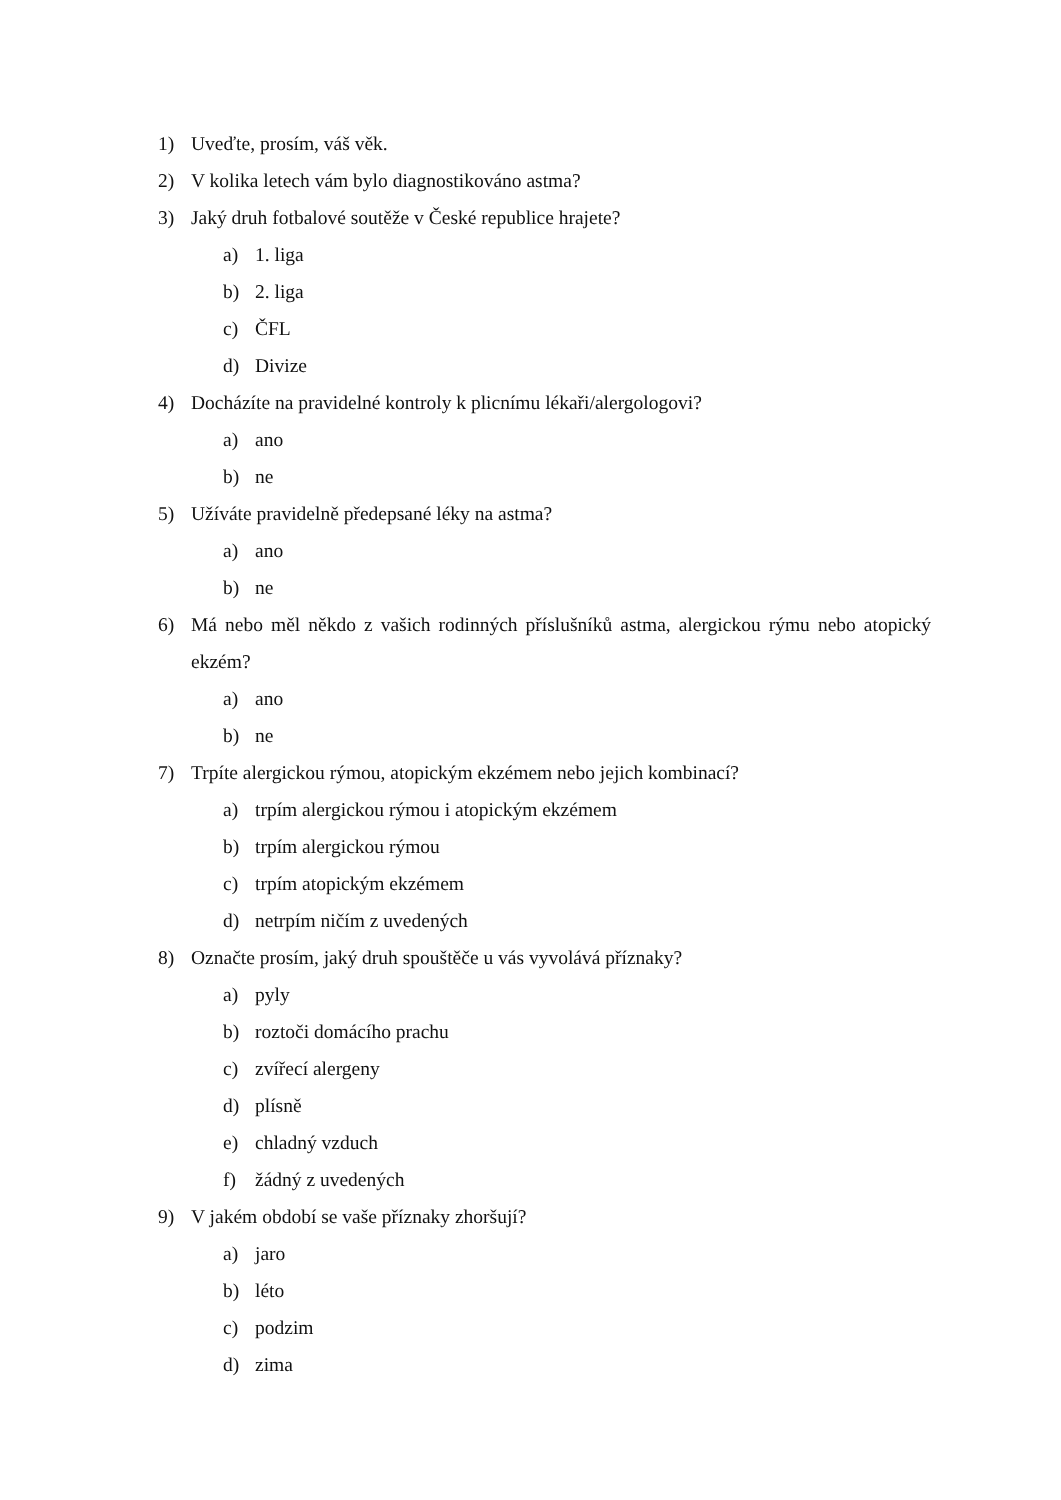1) Uveďte, prosím, váš věk.
2) V kolika letech vám bylo diagnostikováno astma?
3) Jaký druh fotbalové soutěže v České republice hrajete?
a) 1. liga
b) 2. liga
c) ČFL
d) Divize
4) Docházíte na pravidelné kontroly k plicnímu lékaři/alergologovi?
a) ano
b) ne
5) Užíváte pravidelně předepsané léky na astma?
a) ano
b) ne
6) Má nebo měl někdo z vašich rodinných příslušníků astma, alergickou rýmu nebo atopický ekzém?
a) ano
b) ne
7) Trpíte alergickou rýmou, atopickým ekzémem nebo jejich kombinací?
a) trpím alergickou rýmou i atopickým ekzémem
b) trpím alergickou rýmou
c) trpím atopickým ekzémem
d) netrpím ničím z uvedených
8) Označte prosím, jaký druh spouštěče u vás vyvolává příznaky?
a) pyly
b) roztoči domácího prachu
c) zvířecí alergeny
d) plísně
e) chladný vzduch
f) žádný z uvedených
9) V jakém období se vaše příznaky zhoršují?
a) jaro
b) léto
c) podzim
d) zima